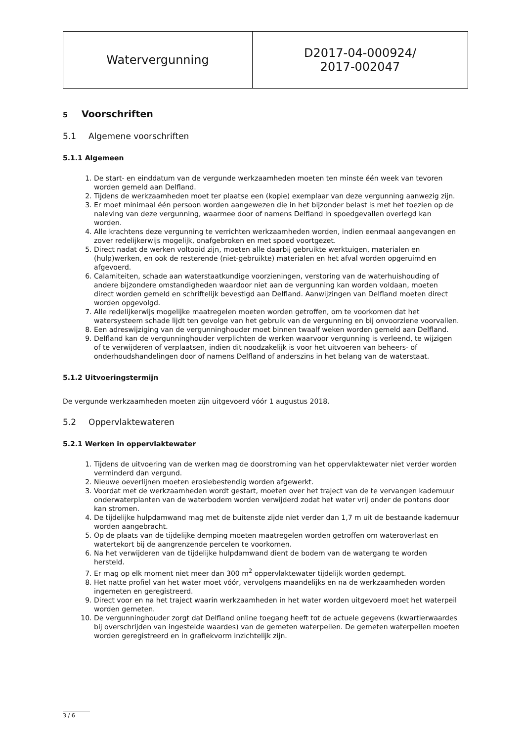| Watervergunning | D2017-04-000924/ 2017-002047 |
5 Voorschriften
5.1 Algemene voorschriften
5.1.1 Algemeen
1. De start- en einddatum van de vergunde werkzaamheden moeten ten minste één week van tevoren worden gemeld aan Delfland.
2. Tijdens de werkzaamheden moet ter plaatse een (kopie) exemplaar van deze vergunning aanwezig zijn.
3. Er moet minimaal één persoon worden aangewezen die in het bijzonder belast is met het toezien op de naleving van deze vergunning, waarmee door of namens Delfland in spoedgevallen overlegd kan worden.
4. Alle krachtens deze vergunning te verrichten werkzaamheden worden, indien eenmaal aangevangen en zover redelijkerwijs mogelijk, onafgebroken en met spoed voortgezet.
5. Direct nadat de werken voltooid zijn, moeten alle daarbij gebruikte werktuigen, materialen en (hulp)werken, en ook de resterende (niet-gebruikte) materialen en het afval worden opgeruimd en afgevoerd.
6. Calamiteiten, schade aan waterstaatkundige voorzieningen, verstoring van de waterhuishouding of andere bijzondere omstandigheden waardoor niet aan de vergunning kan worden voldaan, moeten direct worden gemeld en schriftelijk bevestigd aan Delfland. Aanwijzingen van Delfland moeten direct worden opgevolgd.
7. Alle redelijkerwijs mogelijke maatregelen moeten worden getroffen, om te voorkomen dat het watersysteem schade lijdt ten gevolge van het gebruik van de vergunning en bij onvoorziene voorvallen.
8. Een adreswijziging van de vergunninghouder moet binnen twaalf weken worden gemeld aan Delfland.
9. Delfland kan de vergunninghouder verplichten de werken waarvoor vergunning is verleend, te wijzigen of te verwijderen of verplaatsen, indien dit noodzakelijk is voor het uitvoeren van beheers- of onderhoudshandelingen door of namens Delfland of anderszins in het belang van de waterstaat.
5.1.2 Uitvoeringstermijn
De vergunde werkzaamheden moeten zijn uitgevoerd vóór 1 augustus 2018.
5.2 Oppervlaktewateren
5.2.1 Werken in oppervlaktewater
1. Tijdens de uitvoering van de werken mag de doorstroming van het oppervlaktewater niet verder worden verminderd dan vergund.
2. Nieuwe oeverlijnen moeten erosiebestendig worden afgewerkt.
3. Voordat met de werkzaamheden wordt gestart, moeten over het traject van de te vervangen kademuur onderwaterplanten van de waterbodem worden verwijderd zodat het water vrij onder de pontons door kan stromen.
4. De tijdelijke hulpdamwand mag met de buitenste zijde niet verder dan 1,7 m uit de bestaande kademuur worden aangebracht.
5. Op de plaats van de tijdelijke demping moeten maatregelen worden getroffen om wateroverlast en watertekort bij de aangrenzende percelen te voorkomen.
6. Na het verwijderen van de tijdelijke hulpdamwand dient de bodem van de watergang te worden hersteld.
7. Er mag op elk moment niet meer dan 300 m<sup>2</sup> oppervlaktewater tijdelijk worden gedempt.
8. Het natte profiel van het water moet vóór, vervolgens maandelijks en na de werkzaamheden worden ingemeten en geregistreerd.
9. Direct voor en na het traject waarin werkzaamheden in het water worden uitgevoerd moet het waterpeil worden gemeten.
10. De vergunninghouder zorgt dat Delfland online toegang heeft tot de actuele gegevens (kwartierwaardes bij overschrijden van ingestelde waardes) van de gemeten waterpeilen. De gemeten waterpeilen moeten worden geregistreerd en in grafiekvorm inzichtelijk zijn.
3 / 6